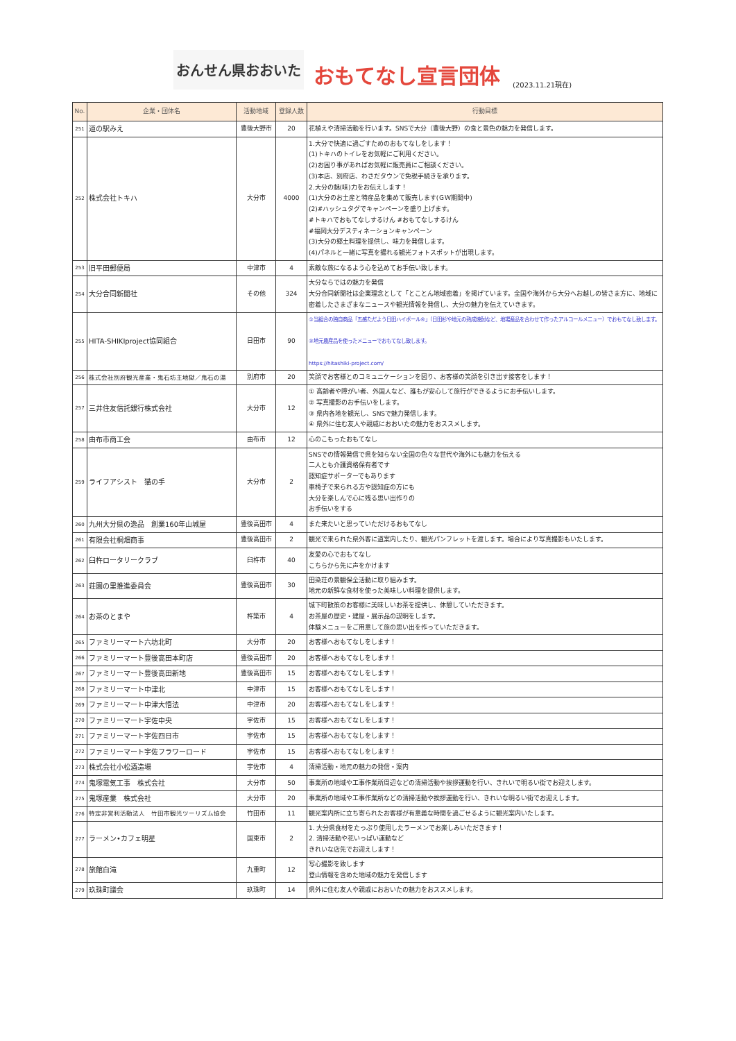おんせん県おおいた おもてなし宣言団体 (2023.11.21現在)
| No. | 企業・団体名 | 活動地域 | 登録人数 | 行動目標 |
| --- | --- | --- | --- | --- |
| 251 | 道の駅みえ | 豊後大野市 | 20 | 花植えや清掃活動を行います。SNSで大分（豊後大野）の食と景色の魅力を発信します。 |
| 252 | 株式会社トキハ | 大分市 | 4000 | 1.大分で快適に過ごすためのおもてなしをします！ (1)トキハのトイレをお気軽にご利用ください。 (2)お困り事があればお気軽に販売員にご相談ください。 (3)本店、別府店、わさだタウンで免税手続きを承ります。 2.大分の魅(味)力をお伝えします！ (1)大分のお土産と特産品を集めて販売します(ＧＷ期間中) (2)#ハッシュタグでキャンペーンを盛り上げます。 #トキハでおもてなしするけん #おもてなしするけん #福岡大分デスティネーションキャンペーン (3)大分の郷土料理を提供し、味力を発信します。 (4)パネルと一緒に写真を撮れる観光フォトスポットが出現します。 |
| 253 | 旧平田郵便局 | 中津市 | 4 | 素敵な旅になるよう心を込めてお手伝い致します。 |
| 254 | 大分合同新聞社 | その他 | 324 | 大分ならではの魅力を発信 大分合同新聞社は企業理念として「とことん地域密着」を掲げています。全国や海外から大分へお越しの皆さま方に、地域に密着したさまざまなニュースや観光情報を発信し、大分の魅力を伝えていきます。 |
| 255 | HITA-SHIKIproject協同組合 | 日田市 | 90 | ①当組合の独自商品「五感ただよう日田ハイボール®」（日田杉や地元の熟成焼酎など、地場産品を合わせて作ったアルコールメニュー）でおもてなし致します。 ②地元農産品を使ったメニューでおもてなし致します。 https://hitashiki-project.com/ |
| 256 | 株式会社別府観光産業・鬼石坊主地獄／鬼石の湯 | 別府市 | 20 | 笑顔でお客様とのコミュニケーションを図り、お客様の笑顔を引き出す接客をします！ |
| 257 | 三井住友信託銀行株式会社 | 大分市 | 12 | ① 高齢者や障がい者、外国人など、誰もが安心して旅行ができるようにお手伝いします。 ② 写真撮影のお手伝いをします。 ③ 県内各地を観光し、SNSで魅力発信します。 ④ 県外に住む友人や親戚におおいたの魅力をおススメします。 |
| 258 | 由布市商工会 | 由布市 | 12 | 心のこもったおもてなし |
| 259 | ライフアシスト 猫の手 | 大分市 | 2 | SNSでの情報発信で県を知らない全国の色々な世代や海外にも魅力を伝える 二人とも介護資格保有者です 認知症サポーターでもあります 車椅子で来られる方や認知症の方にも 大分を楽しんで心に残る思い出作りの お手伝いをする |
| 260 | 九州大分県の逸品 創業160年山城屋 | 豊後高田市 | 4 | また来たいと思っていただけるおもてなし |
| 261 | 有限会社桐畑商事 | 豊後高田市 | 2 | 観光で来られた県外客に道案内したり、観光パンフレットを渡します。場合により写真撮影もいたします。 |
| 262 | 臼杵ロータリークラブ | 臼杵市 | 40 | 友愛の心でおもてなし こちらから先に声をかけます |
| 263 | 荘園の里推進委員会 | 豊後高田市 | 30 | 田染荘の景観保全活動に取り組みます。 地元の新鮮な食材を使った美味しい料理を提供します。 |
| 264 | お茶のとまや | 杵築市 | 4 | 城下町散策のお客様に美味しいお茶を提供し、休憩していただきます。 お茶屋の歴史・建屋・展示品の説明をします。 体験メニューをご用意して旅の思い出を作っていただきます。 |
| 265 | ファミリーマート六坊北町 | 大分市 | 20 | お客様へおもてなしをします！ |
| 266 | ファミリーマート豊後高田本町店 | 豊後高田市 | 20 | お客様へおもてなしをします！ |
| 267 | ファミリーマート豊後高田新地 | 豊後高田市 | 15 | お客様へおもてなしをします！ |
| 268 | ファミリーマート中津北 | 中津市 | 15 | お客様へおもてなしをします！ |
| 269 | ファミリーマート中津大悟法 | 中津市 | 20 | お客様へおもてなしをします！ |
| 270 | ファミリーマート宇佐中央 | 宇佐市 | 15 | お客様へおもてなしをします！ |
| 271 | ファミリーマート宇佐四日市 | 宇佐市 | 15 | お客様へおもてなしをします！ |
| 272 | ファミリーマート宇佐フラワーロード | 宇佐市 | 15 | お客様へおもてなしをします！ |
| 273 | 株式会社小松酒造場 | 宇佐市 | 4 | 清掃活動・地元の魅力の発信・案内 |
| 274 | 鬼塚電気工事 株式会社 | 大分市 | 50 | 事業所の地域や工事作業所周辺などの清掃活動や挨拶運動を行い、きれいで明るい街でお迎えします。 |
| 275 | 鬼塚産業 株式会社 | 大分市 | 20 | 事業所の地域や工事作業所などの清掃活動や挨拶運動を行い、きれいな明るい街でお迎えします。 |
| 276 | 特定非営利活動法人 竹田市観光ツーリズム協会 | 竹田市 | 11 | 観光案内所に立ち寄られたお客様が有意義な時間を過ごせるように観光案内いたします。 |
| 277 | ラーメン•カフェ明星 | 国東市 | 2 | 1. 大分県食材をたっぷり使用したラーメンでお楽しみいただきます！ 2. 清掃活動や花いっぱい運動など きれいな店先でお迎えします！ |
| 278 | 旅館白滝 | 九重町 | 12 | 写心撮影を致します 登山情報を含めた地域の魅力を発信します |
| 279 | 玖珠町議会 | 玖珠町 | 14 | 県外に住む友人や親戚におおいたの魅力をおススメします。 |